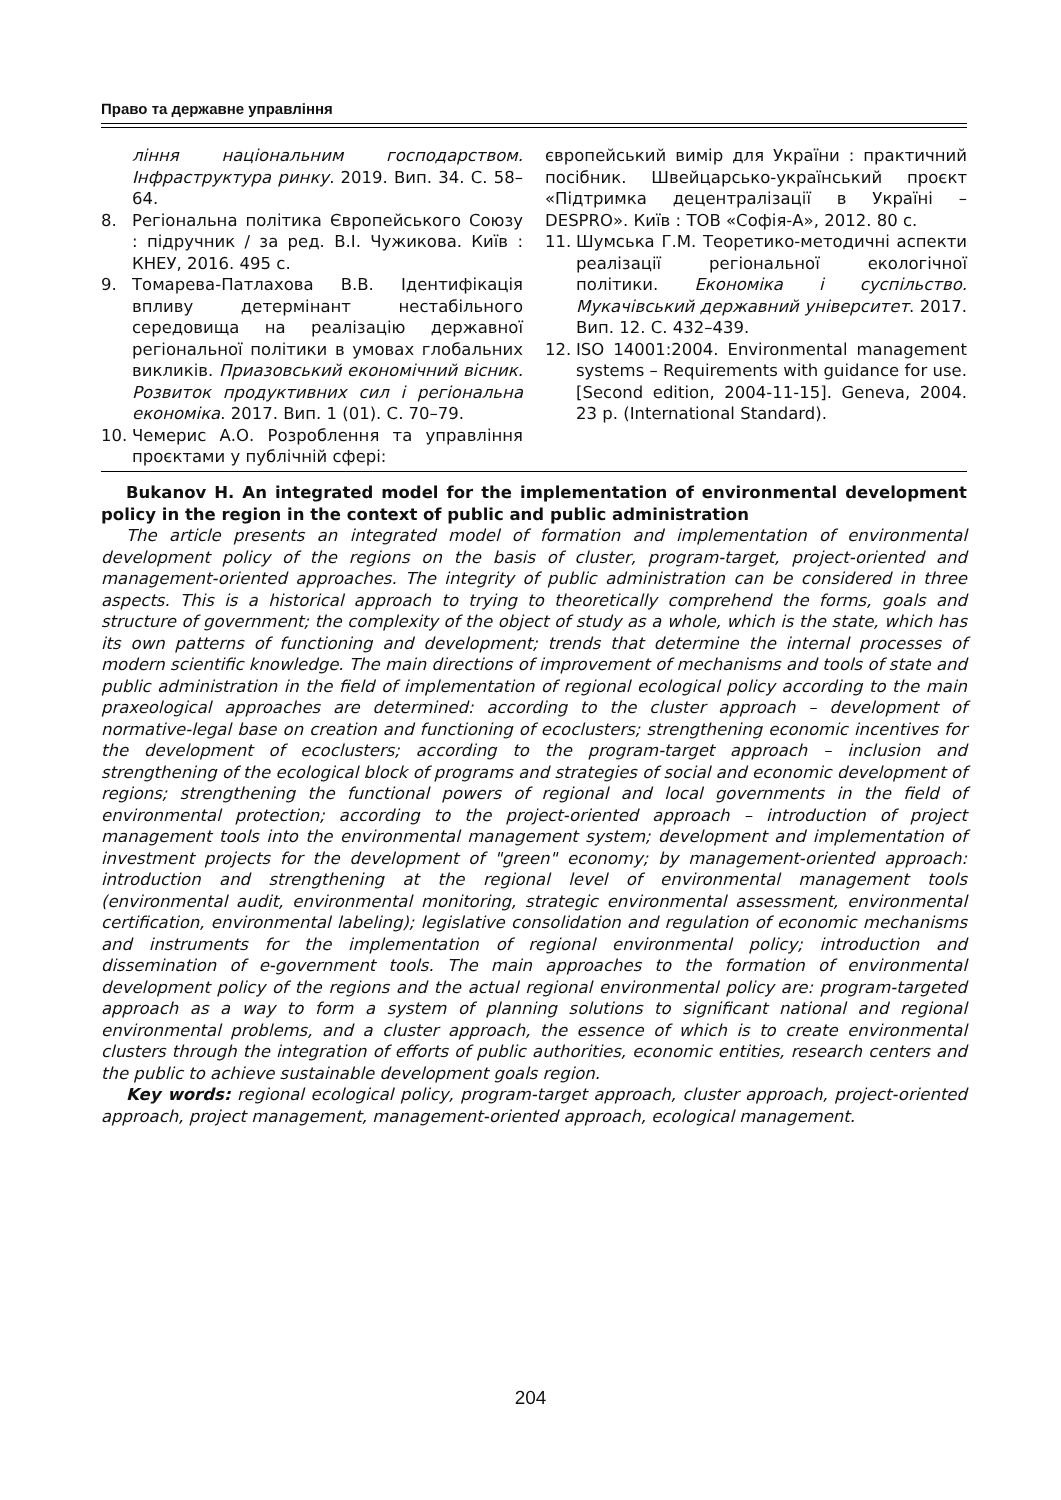Право та державне управління
ління національним господарством. Інфраструктура ринку. 2019. Вип. 34. С. 58–64.
8. Регіональна політика Європейського Союзу : підручник / за ред. В.І. Чужикова. Київ : КНЕУ, 2016. 495 с.
9. Томарева-Патлахова В.В. Ідентифікація впливу детермінант нестабільного середовища на реалізацію державної регіональної політики в умовах глобальних викликів. Приазовський економічний вісник. Розвиток продуктивних сил і регіональна економіка. 2017. Вип. 1 (01). С. 70–79.
10. Чемерис А.О. Розроблення та управління проєктами у публічній сфері:
європейський вимір для України : практичний посібник. Швейцарсько-український проєкт «Підтримка децентралізації в Україні – DESPRO». Київ : ТОВ «Софія-А», 2012. 80 с.
11. Шумська Г.М. Теоретико-методичні аспекти реалізації регіональної екологічної політики. Економіка і суспільство. Мукачівський державний університет. 2017. Вип. 12. С. 432–439.
12. ISO 14001:2004. Environmental management systems – Requirements with guidance for use. [Second edition, 2004-11-15]. Geneva, 2004. 23 p. (International Standard).
Bukanov H. An integrated model for the implementation of environmental development policy in the region in the context of public and public administration
The article presents an integrated model of formation and implementation of environmental development policy of the regions on the basis of cluster, program-target, project-oriented and management-oriented approaches. The integrity of public administration can be considered in three aspects. This is a historical approach to trying to theoretically comprehend the forms, goals and structure of government; the complexity of the object of study as a whole, which is the state, which has its own patterns of functioning and development; trends that determine the internal processes of modern scientific knowledge. The main directions of improvement of mechanisms and tools of state and public administration in the field of implementation of regional ecological policy according to the main praxeological approaches are determined: according to the cluster approach – development of normative-legal base on creation and functioning of ecoclusters; strengthening economic incentives for the development of ecoclusters; according to the program-target approach – inclusion and strengthening of the ecological block of programs and strategies of social and economic development of regions; strengthening the functional powers of regional and local governments in the field of environmental protection; according to the project-oriented approach – introduction of project management tools into the environmental management system; development and implementation of investment projects for the development of "green" economy; by management-oriented approach: introduction and strengthening at the regional level of environmental management tools (environmental audit, environmental monitoring, strategic environmental assessment, environmental certification, environmental labeling); legislative consolidation and regulation of economic mechanisms and instruments for the implementation of regional environmental policy; introduction and dissemination of e-government tools. The main approaches to the formation of environmental development policy of the regions and the actual regional environmental policy are: program-targeted approach as a way to form a system of planning solutions to significant national and regional environmental problems, and a cluster approach, the essence of which is to create environmental clusters through the integration of efforts of public authorities, economic entities, research centers and the public to achieve sustainable development goals region.
Key words: regional ecological policy, program-target approach, cluster approach, project-oriented approach, project management, management-oriented approach, ecological management.
204